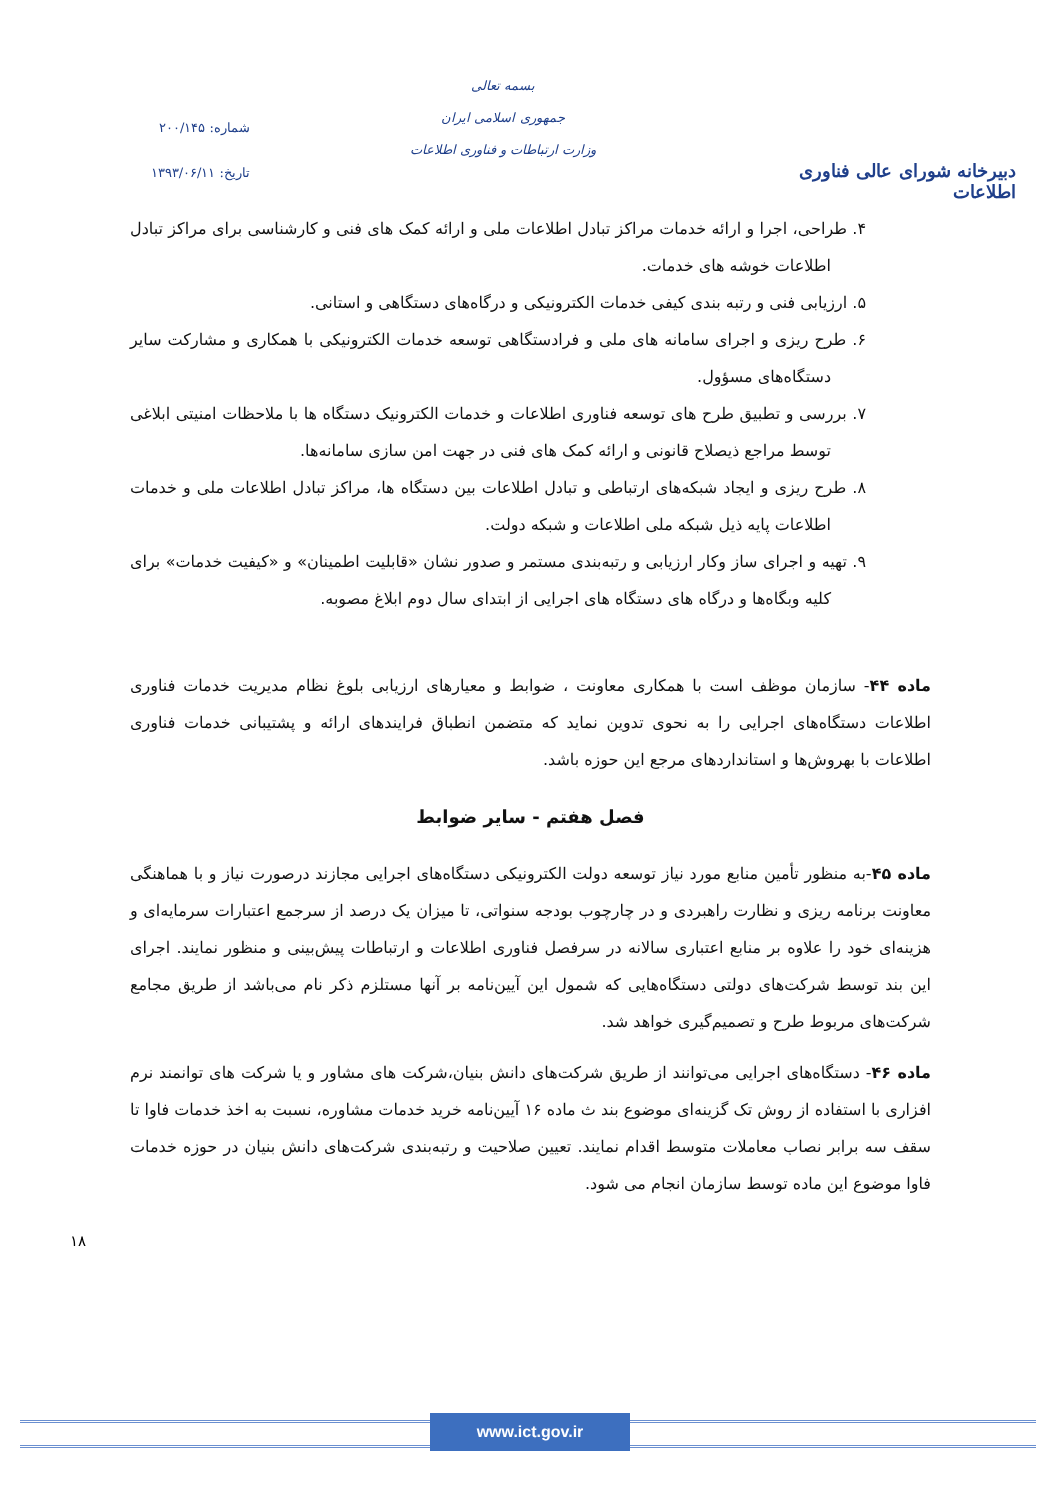دبیرخانه شورای عالی فناوری اطلاعات
بسمه تعالی
جمهوری اسلامی ایران
وزارت ارتباطات و فناوری اطلاعات
شماره: ۲۰۰/۱۴۵
تاریخ: ۱۳۹۳/۰۶/۱۱
۴. طراحی، اجرا و ارائه خدمات مراکز تبادل اطلاعات ملی و ارائه کمک های فنی و کارشناسی برای مراکز تبادل اطلاعات خوشه های خدمات.
۵. ارزیابی فنی و رتبه بندی کیفی خدمات الکترونیکی و درگاه‌های دستگاهی و استانی.
۶. طرح ریزی و اجرای سامانه های ملی و فرادستگاهی توسعه خدمات الکترونیکی با همکاری و مشارکت سایر دستگاه‌های مسؤول.
۷. بررسی و تطبیق طرح های توسعه فناوری اطلاعات و خدمات الکترونیک دستگاه ها با ملاحظات امنیتی ابلاغی توسط مراجع ذیصلاح قانونی و ارائه کمک های فنی در جهت امن سازی سامانه‌ها.
۸. طرح ریزی و ایجاد شبکه‌های ارتباطی و تبادل اطلاعات بین دستگاه ها، مراکز تبادل اطلاعات ملی و خدمات اطلاعات پایه ذیل شبکه ملی اطلاعات و شبکه دولت.
۹. تهیه و اجرای ساز وکار ارزیابی و رتبه‌بندی مستمر و صدور نشان «قابلیت اطمینان» و «کیفیت خدمات» برای کلیه وبگاه‌ها و درگاه های دستگاه های اجرایی از ابتدای سال دوم ابلاغ مصوبه.
ماده ۴۴- سازمان موظف است با همکاری معاونت ، ضوابط و معیارهای ارزیابی بلوغ نظام مدیریت خدمات فناوری اطلاعات دستگاه‌های اجرایی را به نحوی تدوین نماید که متضمن انطباق فرایندهای ارائه و پشتیبانی خدمات فناوری اطلاعات با بهروش‌ها و استانداردهای مرجع این حوزه باشد.
فصل هفتم - سایر ضوابط
ماده ۴۵-به منظور تأمین منابع مورد نیاز توسعه دولت الکترونیکی دستگاه‌های اجرایی مجازند درصورت نیاز و با هماهنگی معاونت برنامه ریزی و نظارت راهبردی و در چارچوب بودجه سنواتی، تا میزان یک درصد از سرجمع اعتبارات سرمایه‌ای و هزینه‌ای خود را علاوه بر منابع اعتباری سالانه در سرفصل فناوری اطلاعات و ارتباطات پیش‌بینی و منظور نمایند. اجرای این بند توسط شرکت‌های دولتی دستگاه‌هایی که شمول این آیین‌نامه بر آنها مستلزم ذکر نام می‌باشد از طریق مجامع شرکت‌های مربوط طرح و تصمیم‌گیری خواهد شد.
ماده ۴۶- دستگاه‌های اجرایی می‌توانند از طریق شرکت‌های دانش بنیان،شرکت های مشاور و یا شرکت های توانمند نرم افزاری با استفاده از روش تک گزینه‌ای موضوع بند ث ماده ۱۶ آیین‌نامه خرید خدمات مشاوره، نسبت به اخذ خدمات فاوا تا سقف سه برابر نصاب معاملات متوسط اقدام نمایند. تعیین صلاحیت و رتبه‌بندی شرکت‌های دانش بنیان در حوزه خدمات فاوا موضوع این ماده توسط سازمان انجام می شود.
۱۸
www.ict.gov.ir